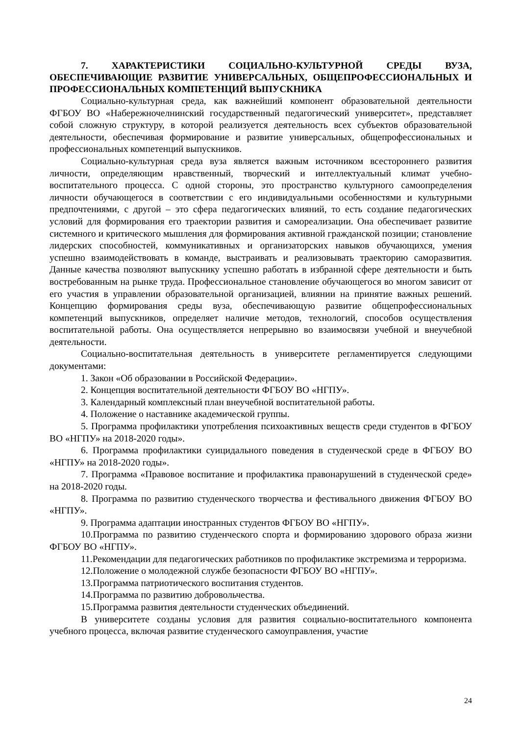7. ХАРАКТЕРИСТИКИ СОЦИАЛЬНО-КУЛЬТУРНОЙ СРЕДЫ ВУЗА, ОБЕСПЕЧИВАЮЩИЕ РАЗВИТИЕ УНИВЕРСАЛЬНЫХ, ОБЩЕПРОФЕССИОНАЛЬНЫХ И ПРОФЕССИОНАЛЬНЫХ КОМПЕТЕНЦИЙ ВЫПУСКНИКА
Социально-культурная среда, как важнейший компонент образовательной деятельности ФГБОУ ВО «Набережночелнинский государственный педагогический университет», представляет собой сложную структуру, в которой реализуется деятельность всех субъектов образовательной деятельности, обеспечивая формирование и развитие универсальных, общепрофессиональных и профессиональных компетенций выпускников.
Социально-культурная среда вуза является важным источником всестороннего развития личности, определяющим нравственный, творческий и интеллектуальный климат учебно-воспитательного процесса. С одной стороны, это пространство культурного самоопределения личности обучающегося в соответствии с его индивидуальными особенностями и культурными предпочтениями, с другой – это сфера педагогических влияний, то есть создание педагогических условий для формирования его траектории развития и самореализации. Она обеспечивает развитие системного и критического мышления для формирования активной гражданской позиции; становление лидерских способностей, коммуникативных и организаторских навыков обучающихся, умения успешно взаимодействовать в команде, выстраивать и реализовывать траекторию саморазвития. Данные качества позволяют выпускнику успешно работать в избранной сфере деятельности и быть востребованным на рынке труда. Профессиональное становление обучающегося во многом зависит от его участия в управлении образовательной организацией, влиянии на принятие важных решений. Концепцию формирования среды вуза, обеспечивающую развитие общепрофессиональных компетенций выпускников, определяет наличие методов, технологий, способов осуществления воспитательной работы. Она осуществляется непрерывно во взаимосвязи учебной и внеучебной деятельности.
Социально-воспитательная деятельность в университете регламентируется следующими документами:
1. Закон «Об образовании в Российской Федерации».
2. Концепция воспитательной деятельности ФГБОУ ВО «НГПУ».
3. Календарный комплексный план внеучебной воспитательной работы.
4. Положение о наставнике академической группы.
5. Программа профилактики употребления психоактивных веществ среди студентов в ФГБОУ ВО «НГПУ» на 2018-2020 годы».
6. Программа профилактики суицидального поведения в студенческой среде в ФГБОУ ВО «НГПУ» на 2018-2020 годы».
7. Программа «Правовое воспитание и профилактика правонарушений в студенческой среде» на 2018-2020 годы.
8. Программа по развитию студенческого творчества и фестивального движения ФГБОУ ВО «НГПУ».
9. Программа адаптации иностранных студентов ФГБОУ ВО «НГПУ».
10.Программа по развитию студенческого спорта и формированию здорового образа жизни ФГБОУ ВО «НГПУ».
11.Рекомендации для педагогических работников по профилактике экстремизма и терроризма.
12.Положение о молодежной службе безопасности ФГБОУ ВО «НГПУ».
13.Программа патриотического воспитания студентов.
14.Программа по развитию добровольчества.
15.Программа развития деятельности студенческих объединений.
В университете созданы условия для развития социально-воспитательного компонента учебного процесса, включая развитие студенческого самоуправления, участие
24